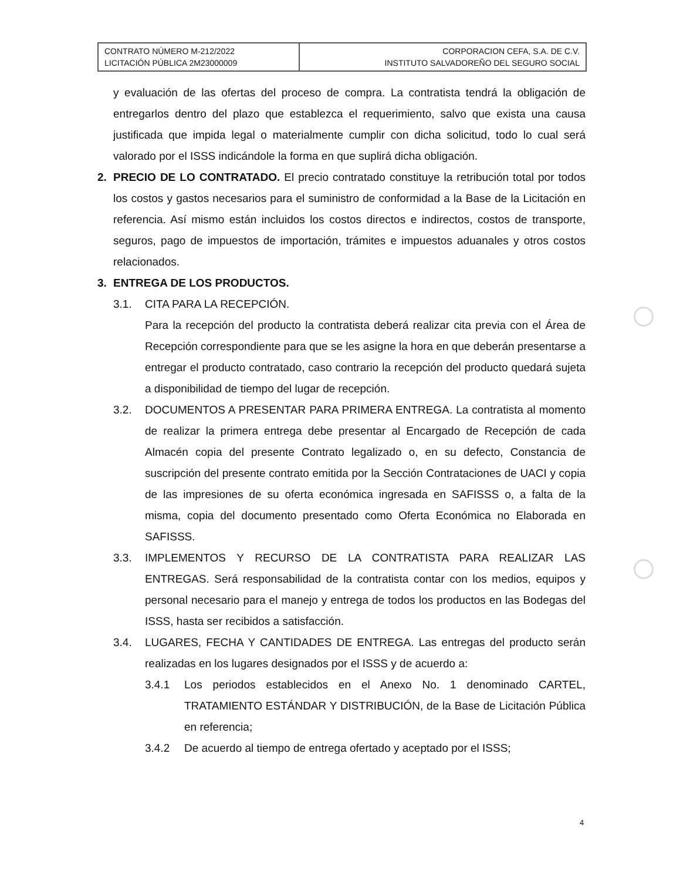| CONTRATO NÚMERO M-212/2022 LICITACIÓN PÚBLICA 2M23000009 | CORPORACION CEFA, S.A. DE C.V. INSTITUTO SALVADOREÑO DEL SEGURO SOCIAL |
y evaluación de las ofertas del proceso de compra. La contratista tendrá la obligación de entregarlos dentro del plazo que establezca el requerimiento, salvo que exista una causa justificada que impida legal o materialmente cumplir con dicha solicitud, todo lo cual será valorado por el ISSS indicándole la forma en que suplirá dicha obligación.
2. PRECIO DE LO CONTRATADO. El precio contratado constituye la retribución total por todos los costos y gastos necesarios para el suministro de conformidad a la Base de la Licitación en referencia. Así mismo están incluidos los costos directos e indirectos, costos de transporte, seguros, pago de impuestos de importación, trámites e impuestos aduanales y otros costos relacionados.
3. ENTREGA DE LOS PRODUCTOS.
3.1. CITA PARA LA RECEPCIÓN.
Para la recepción del producto la contratista deberá realizar cita previa con el Área de Recepción correspondiente para que se les asigne la hora en que deberán presentarse a entregar el producto contratado, caso contrario la recepción del producto quedará sujeta a disponibilidad de tiempo del lugar de recepción.
3.2. DOCUMENTOS A PRESENTAR PARA PRIMERA ENTREGA. La contratista al momento de realizar la primera entrega debe presentar al Encargado de Recepción de cada Almacén copia del presente Contrato legalizado o, en su defecto, Constancia de suscripción del presente contrato emitida por la Sección Contrataciones de UACI y copia de las impresiones de su oferta económica ingresada en SAFISSS o, a falta de la misma, copia del documento presentado como Oferta Económica no Elaborada en SAFISSS.
3.3. IMPLEMENTOS Y RECURSO DE LA CONTRATISTA PARA REALIZAR LAS ENTREGAS. Será responsabilidad de la contratista contar con los medios, equipos y personal necesario para el manejo y entrega de todos los productos en las Bodegas del ISSS, hasta ser recibidos a satisfacción.
3.4. LUGARES, FECHA Y CANTIDADES DE ENTREGA. Las entregas del producto serán realizadas en los lugares designados por el ISSS y de acuerdo a:
3.4.1 Los periodos establecidos en el Anexo No. 1 denominado CARTEL, TRATAMIENTO ESTÁNDAR Y DISTRIBUCIÓN, de la Base de Licitación Pública en referencia;
3.4.2 De acuerdo al tiempo de entrega ofertado y aceptado por el ISSS;
4